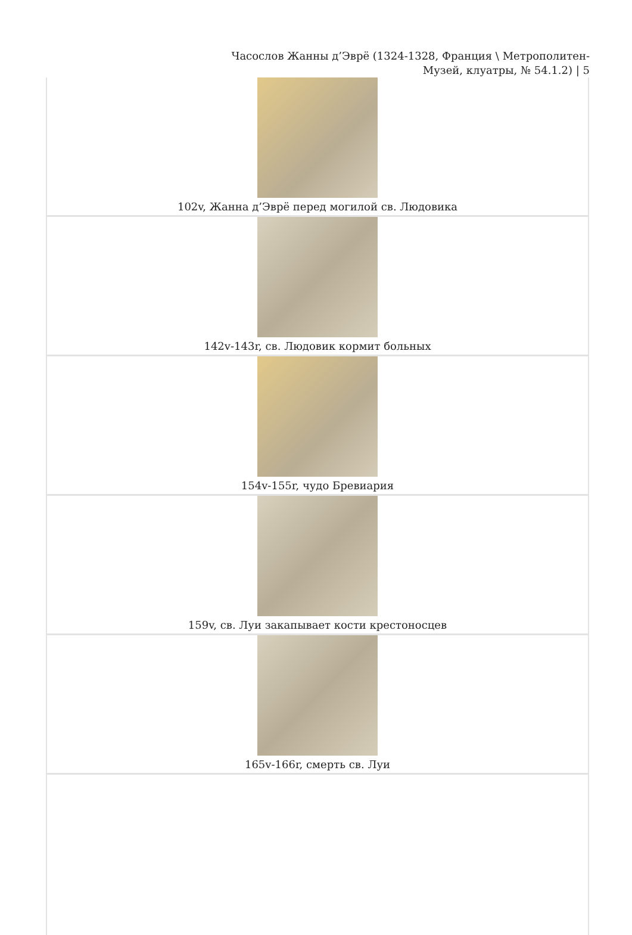Часослов Жанны д’Эврё (1324-1328, Франция \ Метрополитен-
Музей, клуатры, № 54.1.2) | 5
| 102v, Жанна д’Эврё перед могилой св. Людовика |
| 142v-143r, св. Людовик кормит больных |
| 154v-155r, чудо Бревиария |
| 159v, св. Луи закапывает кости крестоносцев |
| 165v-166r, смерть св. Луи |